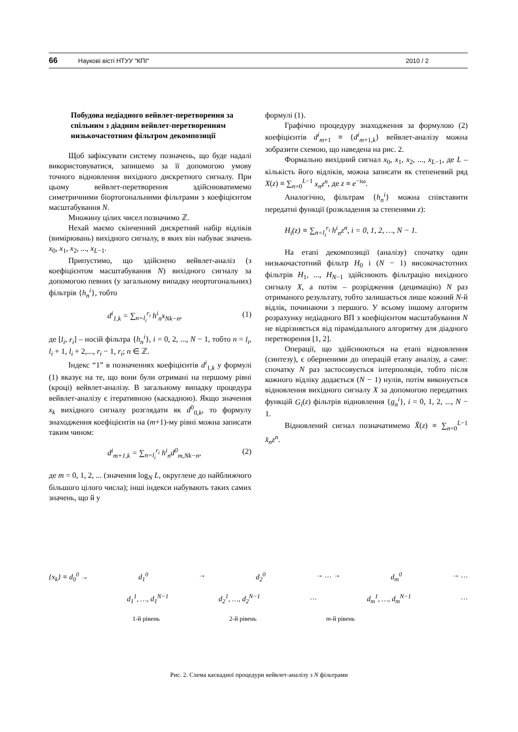66 Наукові вісті НТУУ "КПІ" 2010 / 2
Побудова недіадного вейвлет-перетворення за спільним з діадним вейвлет-перетворенням низькочастотним фільтром декомпозиції
Щоб зафіксувати систему позначень, що буде надалі використовуватися, запишемо за її допомогою умову точного відновлення вихідного дискретного сигналу. При цьому вейвлет-перетворення здійснюватимемо симетричними біортогональними фільтрами з коефіцієнтом масштабування N.
Множину цілих чисел позначимо ℤ.
Нехай маємо скінченний дискретний набір відліків (вимірювань) вихідного сигналу, в яких він набуває значень x<sub>0</sub>, x<sub>1</sub>, x<sub>2</sub>, ..., x<sub>L−1</sub>.
Припустимо, що здійснено вейвлет-аналіз (з коефіцієнтом масштабування N) вихідного сигналу за допомогою певних (у загальному випадку неортогональних) фільтрів {h<sub>n</sub><sup>i</sup>}, тобто
d<sup>i</sup><sub>1,k</sub> = ∑<sub>n=l<sub>i</sub></sub><sup>r<sub>i</sub></sup> h<sup>i</sup><sub>n</sub>x<sub>Nk−n</sub>, (1)
де [l<sub>i</sub>, r<sub>i</sub>] – носій фільтра {h<sub>n</sub><sup>i</sup>}, i = 0, 2, ..., N − 1, тобто n = l<sub>i</sub>, l<sub>i</sub> + 1, l<sub>i</sub> + 2,..., r<sub>i</sub> − 1, r<sub>i</sub>; n ∈ ℤ.
Індекс “1” в позначеннях коефіцієнтів d<sup>i</sup><sub>1,k</sub> у формулі (1) вказує на те, що вони були отримані на першому рівні (кроці) вейвлет-аналізу. В загальному випадку процедура вейвлет-аналізу є ітеративною (каскадною). Якщо значення x<sub>k</sub> вихідного сигналу розглядати як d<sup>0</sup><sub>0,k</sub>, то формулу знаходження коефіцієнтів на (m+1)-му рівні можна записати таким чином:
d<sup>i</sup><sub>m+1,k</sub> = ∑<sub>n=l<sub>i</sub></sub><sup>r<sub>i</sub></sup> h<sup>i</sup><sub>n</sub>d<sup>0</sup><sub>m,Nk−n</sub>, (2)
де m = 0, 1, 2, ... (значення log<sub>N</sub> L, округлене до найближчого більшого цілого числа); інші індекси набувають таких самих значень, що й у
формулі (1).
Графічно процедуру знаходження за формулою (2) коефіцієнтів d<sup>i</sup><sub>m+1</sub> ≡ {d<sup>i</sup><sub>m+1,k</sub>} вейвлет-аналізу можна зобразити схемою, що наведена на рис. 2.
Формально вихідний сигнал x<sub>0</sub>, x<sub>1</sub>, x<sub>2</sub>, ..., x<sub>L−1</sub>, де L – кількість його відліків, можна записати як степеневий ряд X(z) ≡ ∑<sub>n=0</sub><sup>L−1</sup> x<sub>n</sub>z<sup>n</sup>, де z ≡ e<sup>−iω</sup>.
Аналогічно, фільтрам {h<sub>n</sub><sup>i</sup>} можна співставити передатні функції (розкладення за степенями z):
H<sub>i</sub>(z) ≡ ∑<sub>n=l<sub>i</sub></sub><sup>r<sub>i</sub></sup> h<sup>i</sup><sub>n</sub>z<sup>n</sup>, i = 0, 1, 2, …, N − 1.
На етапі декомпозиції (аналізу) спочатку один низькочастотний фільтр H<sub>0</sub> і (N − 1) високочастотних фільтрів H<sub>1</sub>, ..., H<sub>N−1</sub> здійснюють фільтрацію вихідного сигналу X, а потім – розрідження (децимацію) N раз отриманого результату, тобто залишається лише кожний N-й відлік, починаючи з першого. У всьому іншому алгоритм розрахунку недіадного ВП з коефіцієнтом масштабування N не відрізняється від пірамідального алгоритму для діадного перетворення [1, 2].
Операції, що здійснюються на етапі відновлення (синтезу), є оберненими до операцій етапу аналізу, а саме: спочатку N раз застосовується інтерполяція, тобто після кожного відліку додається (N − 1) нулів, потім виконується відновлення вихідного сигналу X за допомогою передатних функцій G<sub>i</sub>(z) фільтрів відновлення {g<sub>n</sub><sup>i</sup>}, i = 0, 1, 2, ..., N − 1.
Відновлений сигнал позначатимемо X̂(z) ≡ ∑<sub>n=0</sub><sup>L−1</sup> x̂<sub>n</sub>z<sup>n</sup>.
{x<sub>k</sub>} ≡ d<sub>0</sub><sup>0</sup> → d<sub>1</sub><sup>0</sup> → d<sub>2</sub><sup>0</sup> → … → d<sub>m</sub><sup>0</sup> → …
d<sub>1</sub><sup>1</sup>, …, d<sub>1</sub><sup>N−1</sup> d<sub>2</sub><sup>1</sup>, …, d<sub>2</sub><sup>N−1</sup> … d<sub>m</sub><sup>1</sup>, …, d<sub>m</sub><sup>N−1</sup> …
1-й рівень 2-й рівень m-й рівень
Рис. 2. Схема каскадної процедури вейвлет-аналізу з N фільтрами